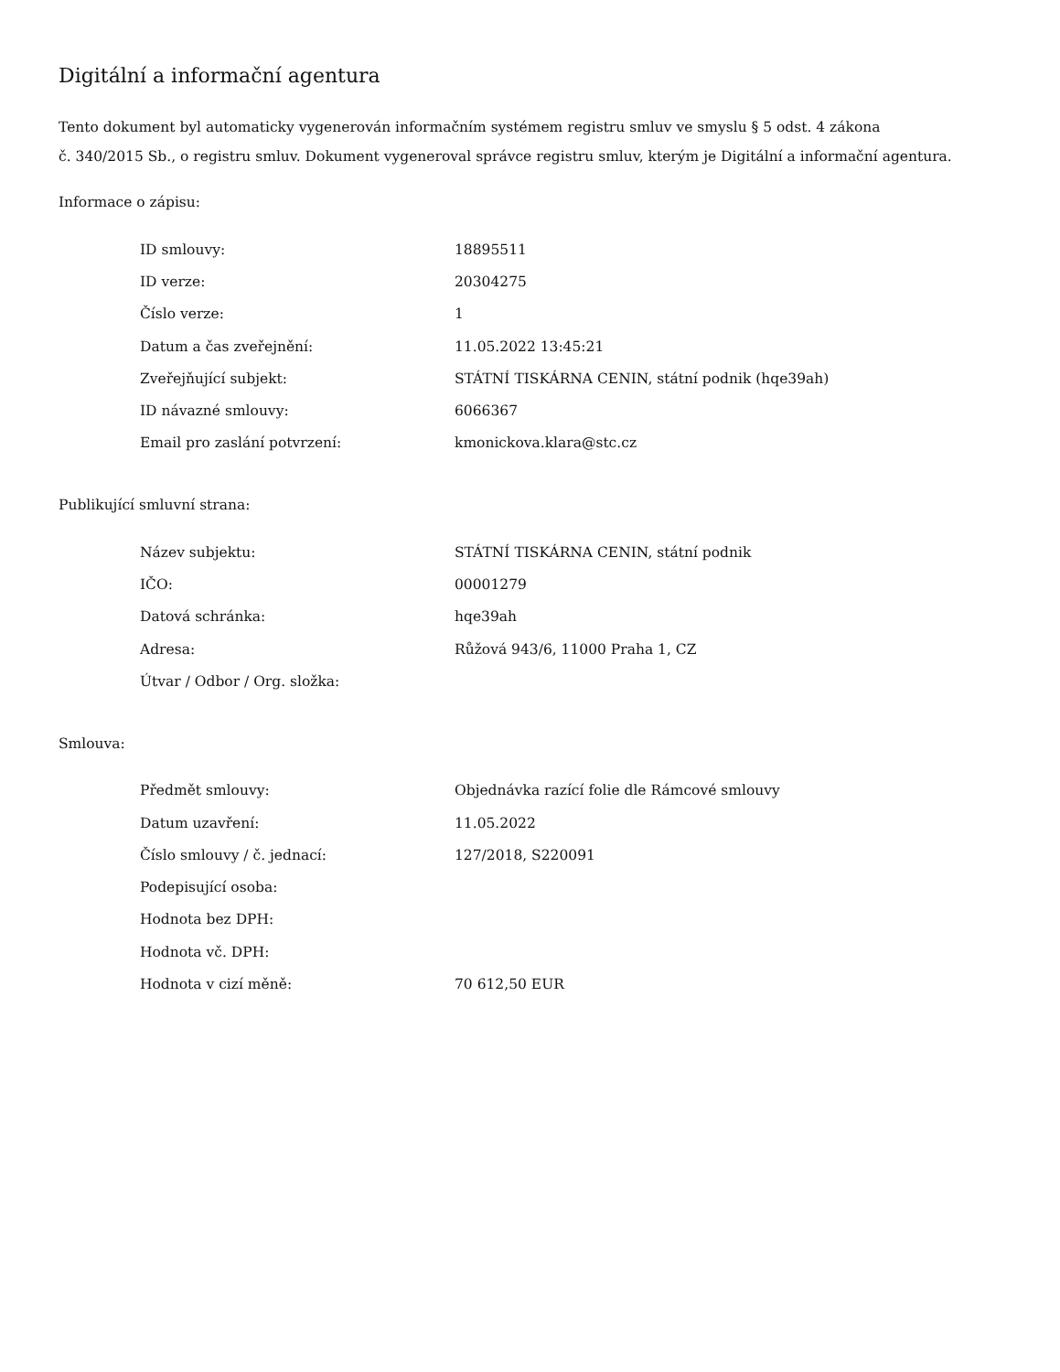Digitální a informační agentura
Tento dokument byl automaticky vygenerován informačním systémem registru smluv ve smyslu § 5 odst. 4 zákona
č. 340/2015 Sb., o registru smluv. Dokument vygeneroval správce registru smluv, kterým je Digitální a informační agentura.
Informace o zápisu:
| ID smlouvy: | 18895511 |
| ID verze: | 20304275 |
| Číslo verze: | 1 |
| Datum a čas zveřejnění: | 11.05.2022 13:45:21 |
| Zveřejňující subjekt: | STÁTNÍ TISKÁRNA CENIN, státní podnik (hqe39ah) |
| ID návazné smlouvy: | 6066367 |
| Email pro zaslání potvrzení: | kmonickova.klara@stc.cz |
Publikující smluvní strana:
| Název subjektu: | STÁTNÍ TISKÁRNA CENIN, státní podnik |
| IČO: | 00001279 |
| Datová schránka: | hqe39ah |
| Adresa: | Růžová 943/6, 11000 Praha 1, CZ |
| Útvar / Odbor / Org. složka: | |
Smlouva:
| Předmět smlouvy: | Objednávka razící folie dle Rámcové smlouvy |
| Datum uzavření: | 11.05.2022 |
| Číslo smlouvy / č. jednací: | 127/2018, S220091 |
| Podepisující osoba: | |
| Hodnota bez DPH: | |
| Hodnota vč. DPH: | |
| Hodnota v cizí měně: | 70 612,50 EUR |